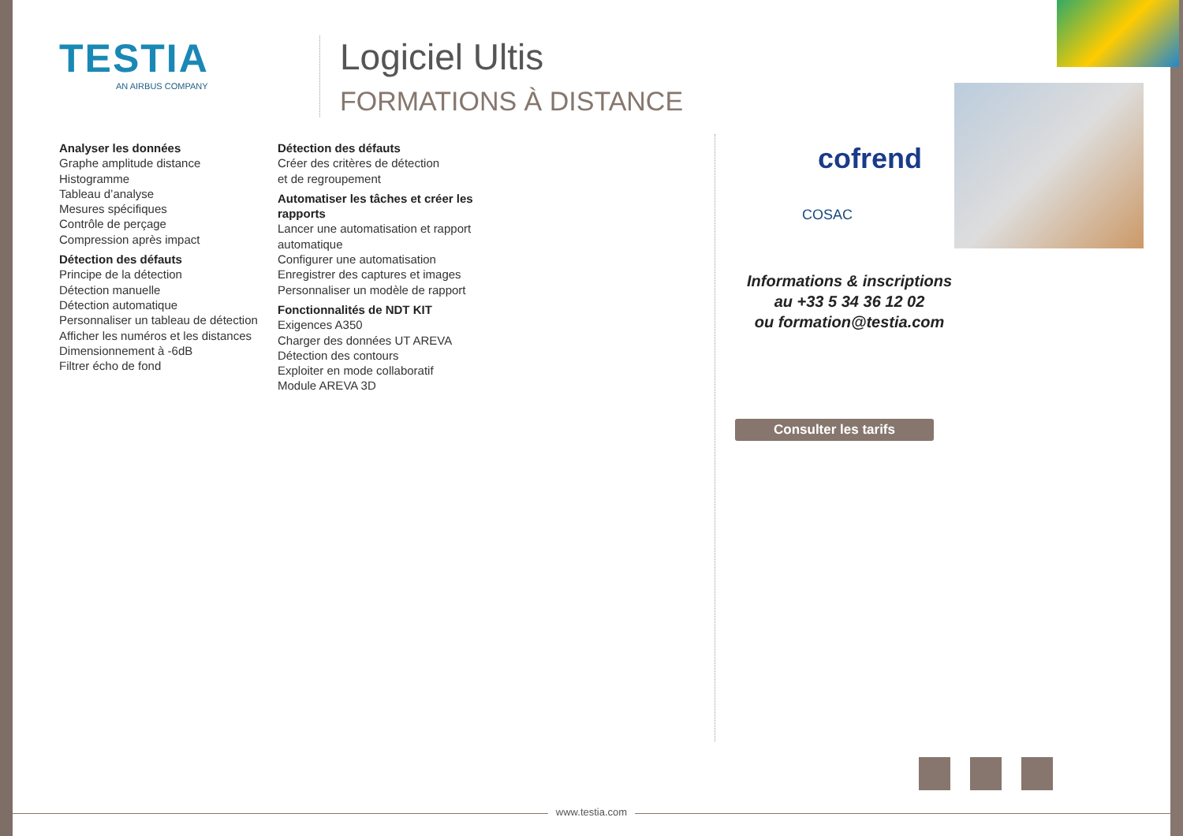TESTIA
AN AIRBUS COMPANY
Logiciel Ultis
FORMATIONS À DISTANCE
Analyser les données
Graphe amplitude distance
Histogramme
Tableau d’analyse
Mesures spécifiques
Contrôle de perçage
Compression après impact
Détection des défauts
Principe de la détection
Détection manuelle
Détection automatique
Personnaliser un tableau de détection
Afficher les numéros et les distances
Dimensionnement à -6dB
Filtrer écho de fond
Détection des défauts
Créer des critères de détection
et de regroupement
Automatiser les tâches et créer les rapports
Lancer une automatisation et rapport automatique
Configurer une automatisation
Enregistrer des captures et images
Personnaliser un modèle de rapport
Fonctionnalités de NDT KIT
Exigences A350
Charger des données UT AREVA
Détection des contours
Exploiter en mode collaboratif
Module AREVA 3D
cofrend
COSAC
Informations & inscriptions
au +33 5 34 36 12 02
ou formation@testia.com
Consulter les tarifs
www.testia.com